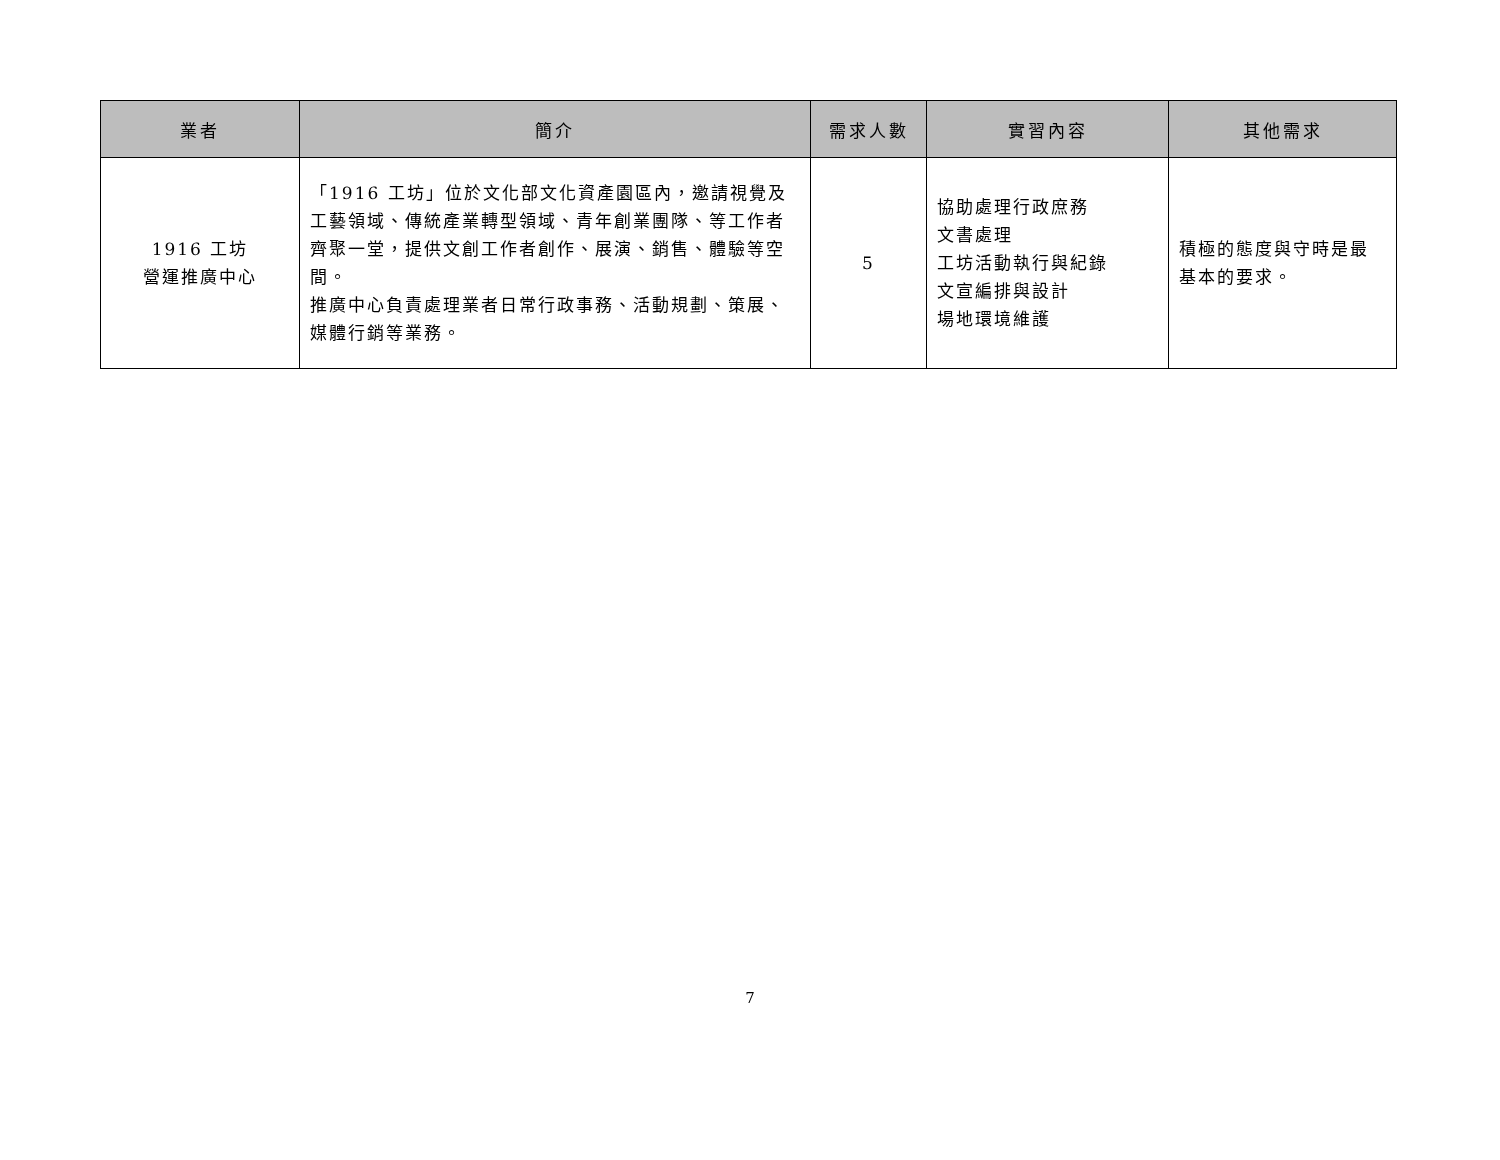| 業者 | 簡介 | 需求人數 | 實習內容 | 其他需求 |
| --- | --- | --- | --- | --- |
| 1916 工坊 營運推廣中心 | 「1916 工坊」位於文化部文化資產園區內，邀請視覺及工藝領域、傳統產業轉型領域、青年創業團隊、等工作者齊聚一堂，提供文創工作者創作、展演、銷售、體驗等空間。 推廣中心負責處理業者日常行政事務、活動規劃、策展、媒體行銷等業務。 | 5 | 協助處理行政庶務 文書處理 工坊活動執行與紀錄 文宣編排與設計 場地環境維護 | 積極的態度與守時是最基本的要求。 |
7